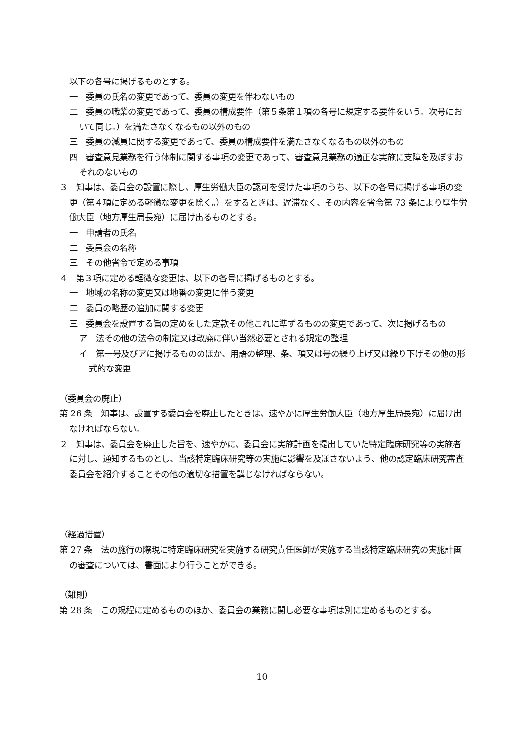以下の各号に掲げるものとする。
一　委員の氏名の変更であって、委員の変更を伴わないもの
二　委員の職業の変更であって、委員の構成要件（第５条第１項の各号に規定する要件をいう。次号において同じ。）を満たさなくなるもの以外のもの
三　委員の減員に関する変更であって、委員の構成要件を満たさなくなるもの以外のもの
四　審査意見業務を行う体制に関する事項の変更であって、審査意見業務の適正な実施に支障を及ぼすおそれのないもの
３　知事は、委員会の設置に際し、厚生労働大臣の認可を受けた事項のうち、以下の各号に掲げる事項の変更（第４項に定める軽微な変更を除く。）をするときは、遅滞なく、その内容を省令第 73 条により厚生労働大臣（地方厚生局長宛）に届け出るものとする。
一　申請者の氏名
二　委員会の名称
三　その他省令で定める事項
４　第３項に定める軽微な変更は、以下の各号に掲げるものとする。
一　地域の名称の変更又は地番の変更に伴う変更
二　委員の略歴の追加に関する変更
三　委員会を設置する旨の定めをした定款その他これに準ずるものの変更であって、次に掲げるもの
ア　法その他の法令の制定又は改廃に伴い当然必要とされる規定の整理
イ　第一号及びアに掲げるもののほか、用語の整理、条、項又は号の繰り上げ又は繰り下げその他の形式的な変更
（委員会の廃止）
第 26 条　知事は、設置する委員会を廃止したときは、速やかに厚生労働大臣（地方厚生局長宛）に届け出なければならない。
２　知事は、委員会を廃止した旨を、速やかに、委員会に実施計画を提出していた特定臨床研究等の実施者に対し、通知するものとし、当該特定臨床研究等の実施に影響を及ぼさないよう、他の認定臨床研究審査委員会を紹介することその他の適切な措置を講じなければならない。
（経過措置）
第 27 条　法の施行の際現に特定臨床研究を実施する研究責任医師が実施する当該特定臨床研究の実施計画の審査については、書面により行うことができる。
（雑則）
第 28 条　この規程に定めるもののほか、委員会の業務に関し必要な事項は別に定めるものとする。
10